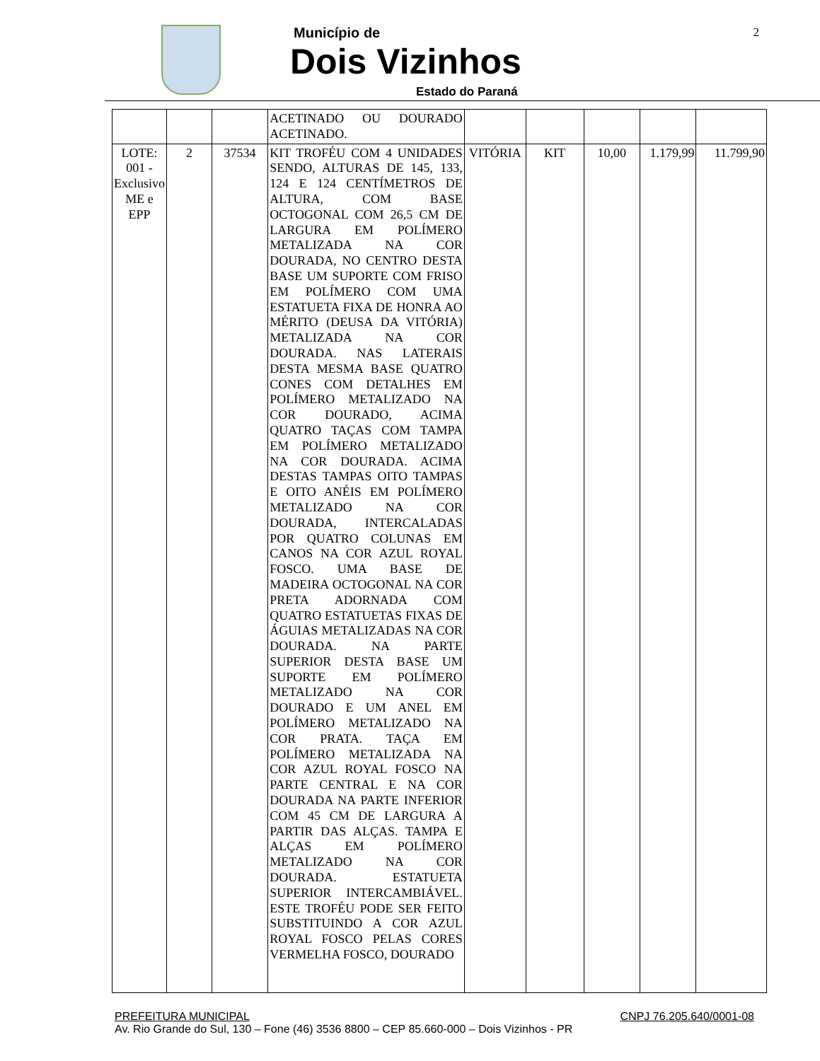Município de
Dois Vizinhos
Estado do Paraná
2
| | | | ACETINADO OU DOURADO ACETINADO. | | | | | |
| LOTE: 001 - Exclusivo ME e EPP | 2 | 37534 | KIT TROFÉU COM 4 UNIDADES SENDO, ALTURAS DE 145, 133, 124 E 124 CENTÍMETROS DE ALTURA, COM BASE OCTOGONAL COM 26,5 CM DE LARGURA EM POLÍMERO METALIZADA NA COR DOURADA, NO CENTRO DESTA BASE UM SUPORTE COM FRISO EM POLÍMERO COM UMA ESTATUETA FIXA DE HONRA AO MÉRITO (DEUSA DA VITÓRIA) METALIZADA NA COR DOURADA. NAS LATERAIS DESTA MESMA BASE QUATRO CONES COM DETALHES EM POLÍMERO METALIZADO NA COR DOURADO, ACIMA QUATRO TAÇAS COM TAMPA EM POLÍMERO METALIZADO NA COR DOURADA. ACIMA DESTAS TAMPAS OITO TAMPAS E OITO ANÉIS EM POLÍMERO METALIZADO NA COR DOURADA, INTERCALADAS POR QUATRO COLUNAS EM CANOS NA COR AZUL ROYAL FOSCO. UMA BASE DE MADEIRA OCTOGONAL NA COR PRETA ADORNADA COM QUATRO ESTATUETAS FIXAS DE ÁGUIAS METALIZADAS NA COR DOURADA. NA PARTE SUPERIOR DESTA BASE UM SUPORTE EM POLÍMERO METALIZADO NA COR DOURADO E UM ANEL EM POLÍMERO METALIZADO NA COR PRATA. TAÇA EM POLÍMERO METALIZADA NA COR AZUL ROYAL FOSCO NA PARTE CENTRAL E NA COR DOURADA NA PARTE INFERIOR COM 45 CM DE LARGURA A PARTIR DAS ALÇAS. TAMPA E ALÇAS EM POLÍMERO METALIZADO NA COR DOURADA. ESTATUETA SUPERIOR INTERCAMBIÁVEL. ESTE TROFÉU PODE SER FEITO SUBSTITUINDO A COR AZUL ROYAL FOSCO PELAS CORES VERMELHA FOSCO, DOURADO | VITÓRIA | KIT | 10,00 | 1.179,99 | 11.799,90 |
PREFEITURA MUNICIPAL CNPJ 76.205.640/0001-08
Av. Rio Grande do Sul, 130 – Fone (46) 3536 8800 – CEP 85.660-000 – Dois Vizinhos - PR